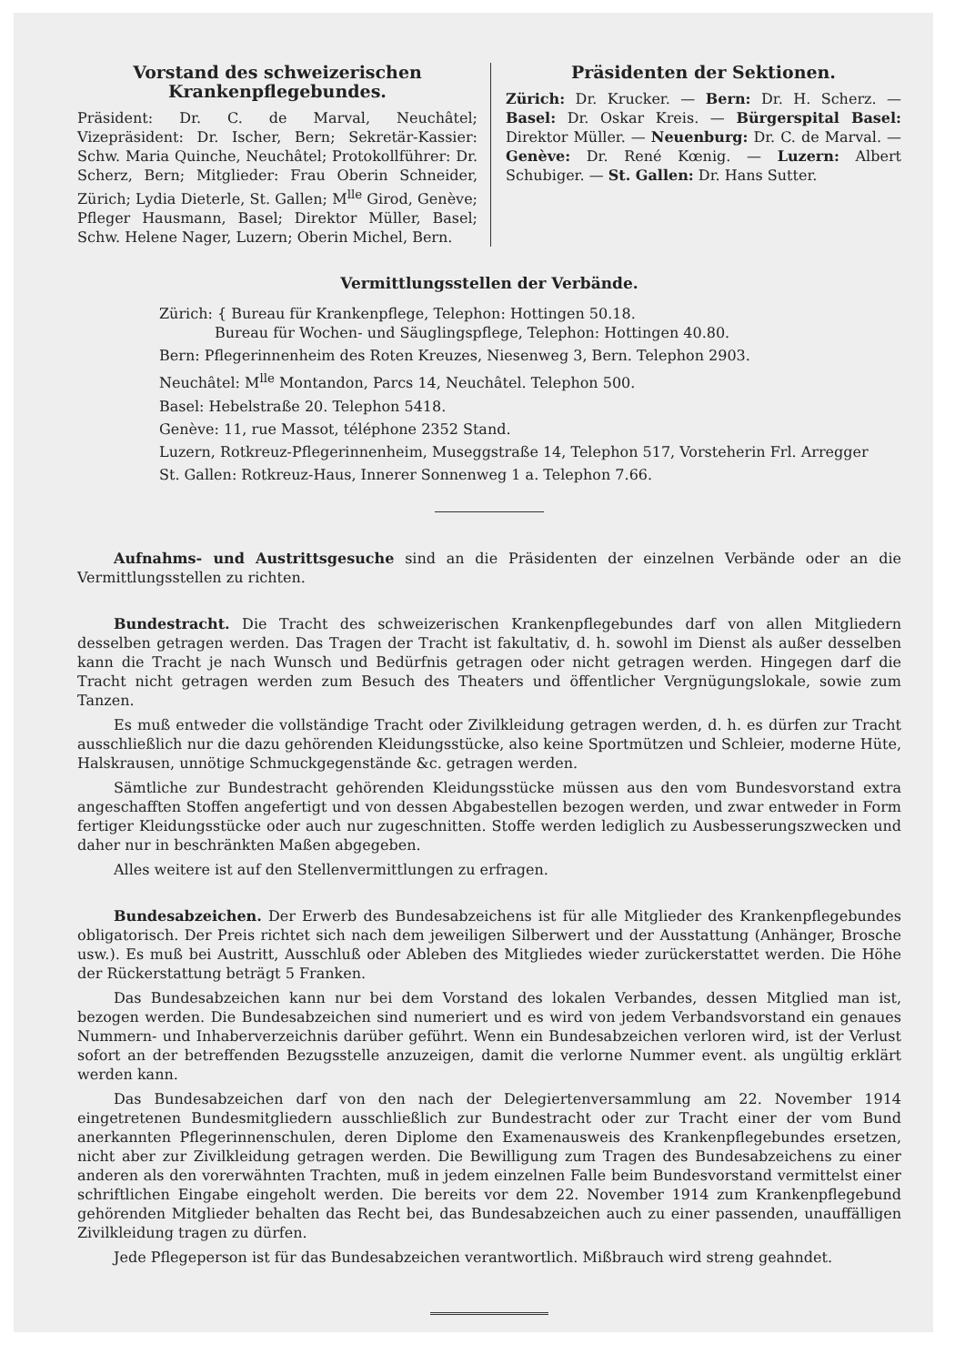Vorstand des schweizerischen Krankenpflegebundes.
Präsident: Dr. C. de Marval, Neuchâtel; Vizepräsident: Dr. Ischer, Bern; Sekretär-Kassier: Schw. Maria Quinche, Neuchâtel; Protokollführer: Dr. Scherz, Bern; Mitglieder: Frau Oberin Schneider, Zürich; Lydia Dieterle, St. Gallen; M<sup>lle</sup> Girod, Genève; Pfleger Hausmann, Basel; Direktor Müller, Basel; Schw. Helene Nager, Luzern; Oberin Michel, Bern.
Präsidenten der Sektionen.
Zürich: Dr. Krucker. — Bern: Dr. H. Scherz. — Basel: Dr. Oskar Kreis. — Bürgerspital Basel: Direktor Müller. — Neuenburg: Dr. C. de Marval. — Genève: Dr. René Kœnig. — Luzern: Albert Schubiger. — St. Gallen: Dr. Hans Sutter.
Vermittlungsstellen der Verbände.
Zürich: { Bureau für Krankenpflege, Telephon: Hottingen 50.18.
Bureau für Wochen- und Säuglingspflege, Telephon: Hottingen 40.80.
Bern: Pflegerinnenheim des Roten Kreuzes, Niesenweg 3, Bern. Telephon 2903.
Neuchâtel: M<sup>lle</sup> Montandon, Parcs 14, Neuchâtel. Telephon 500.
Basel: Hebelstraße 20. Telephon 5418.
Genève: 11, rue Massot, téléphone 2352 Stand.
Luzern, Rotkreuz-Pflegerinnenheim, Museggstraße 14, Telephon 517, Vorsteherin Frl. Arregger
St. Gallen: Rotkreuz-Haus, Innerer Sonnenweg 1 a. Telephon 7.66.
Aufnahms- und Austrittsgesuche sind an die Präsidenten der einzelnen Verbände oder an die Vermittlungsstellen zu richten.
Bundestracht. Die Tracht des schweizerischen Krankenpflegebundes darf von allen Mitgliedern desselben getragen werden. Das Tragen der Tracht ist fakultativ, d. h. sowohl im Dienst als außer desselben kann die Tracht je nach Wunsch und Bedürfnis getragen oder nicht getragen werden. Hingegen darf die Tracht nicht getragen werden zum Besuch des Theaters und öffentlicher Vergnügungslokale, sowie zum Tanzen.
Es muß entweder die vollständige Tracht oder Zivilkleidung getragen werden, d. h. es dürfen zur Tracht ausschließlich nur die dazu gehörenden Kleidungsstücke, also keine Sportmützen und Schleier, moderne Hüte, Halskrausen, unnötige Schmuckgegenstände &c. getragen werden.
Sämtliche zur Bundestracht gehörenden Kleidungsstücke müssen aus den vom Bundesvorstand extra angeschafften Stoffen angefertigt und von dessen Abgabestellen bezogen werden, und zwar entweder in Form fertiger Kleidungsstücke oder auch nur zugeschnitten. Stoffe werden lediglich zu Ausbesserungszwecken und daher nur in beschränkten Maßen abgegeben.
Alles weitere ist auf den Stellenvermittlungen zu erfragen.
Bundesabzeichen. Der Erwerb des Bundesabzeichens ist für alle Mitglieder des Krankenpflegebundes obligatorisch. Der Preis richtet sich nach dem jeweiligen Silberwert und der Ausstattung (Anhänger, Brosche usw.). Es muß bei Austritt, Ausschluß oder Ableben des Mitgliedes wieder zurückerstattet werden. Die Höhe der Rückerstattung beträgt 5 Franken.
Das Bundesabzeichen kann nur bei dem Vorstand des lokalen Verbandes, dessen Mitglied man ist, bezogen werden. Die Bundesabzeichen sind numeriert und es wird von jedem Verbandsvorstand ein genaues Nummern- und Inhaberverzeichnis darüber geführt. Wenn ein Bundesabzeichen verloren wird, ist der Verlust sofort an der betreffenden Bezugsstelle anzuzeigen, damit die verlorne Nummer event. als ungültig erklärt werden kann.
Das Bundesabzeichen darf von den nach der Delegiertenversammlung am 22. November 1914 eingetretenen Bundesmitgliedern ausschließlich zur Bundestracht oder zur Tracht einer der vom Bund anerkannten Pflegerinnenschulen, deren Diplome den Examenausweis des Krankenpflegebundes ersetzen, nicht aber zur Zivilkleidung getragen werden. Die Bewilligung zum Tragen des Bundesabzeichens zu einer anderen als den vorerwähnten Trachten, muß in jedem einzelnen Falle beim Bundesvorstand vermittelst einer schriftlichen Eingabe eingeholt werden. Die bereits vor dem 22. November 1914 zum Krankenpflegebund gehörenden Mitglieder behalten das Recht bei, das Bundesabzeichen auch zu einer passenden, unauffälligen Zivilkleidung tragen zu dürfen.
Jede Pflegeperson ist für das Bundesabzeichen verantwortlich. Mißbrauch wird streng geahndet.